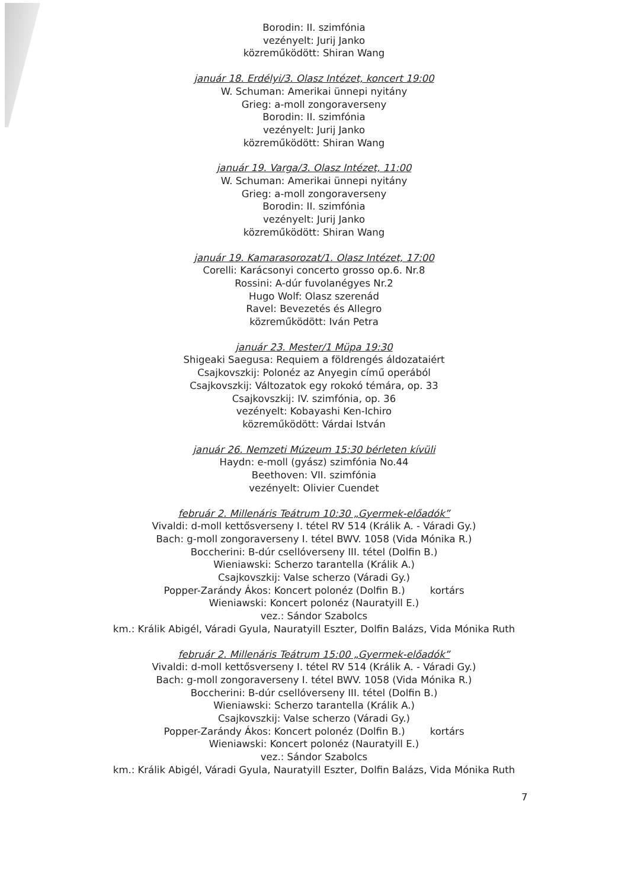Borodin: II. szimfónia
vezényelt: Jurij Janko
közreműködött: Shiran Wang
január 18. Erdélyi/3. Olasz Intézet, koncert 19:00
W. Schuman: Amerikai ünnepi nyitány
Grieg: a-moll zongoraverseny
Borodin: II. szimfónia
vezényelt: Jurij Janko
közreműködött: Shiran Wang
január 19. Varga/3. Olasz Intézet, 11:00
W. Schuman: Amerikai ünnepi nyitány
Grieg: a-moll zongoraverseny
Borodin: II. szimfónia
vezényelt: Jurij Janko
közreműködött: Shiran Wang
január 19. Kamarasorozat/1. Olasz Intézet, 17:00
Corelli: Karácsonyi concerto grosso op.6. Nr.8
Rossini: A-dúr fuvolanégyes Nr.2
Hugo Wolf: Olasz szerenád
Ravel: Bevezetés és Allegro
közreműködött: Iván Petra
január 23. Mester/1 Müpa 19:30
Shigeaki Saegusa: Requiem a földrengés áldozataiért
Csajkovszkij: Polonéz az Anyegin című operából
Csajkovszkij: Változatok egy rokokó témára, op. 33
Csajkovszkij: IV. szimfónia, op. 36
vezényelt: Kobayashi Ken-Ichiro
közreműködött: Várdai István
január 26. Nemzeti Múzeum 15:30 bérleten kívüli
Haydn: e-moll (gyász) szimfónia No.44
Beethoven: VII. szimfónia
vezényelt: Olivier Cuendet
február 2. Millenáris Teátrum 10:30 „Gyermek-előadók”
Vivaldi: d-moll kettősverseny I. tétel RV 514 (Králik A. - Váradi Gy.)
Bach: g-moll zongoraverseny I. tétel BWV. 1058 (Vida Mónika R.)
Boccherini: B-dúr csellóverseny III. tétel (Dolfin B.)
Wieniawski: Scherzo tarantella (Králik A.)
Csajkovszkij: Valse scherzo (Váradi Gy.)
Popper-Zarándy Ákos: Koncert polonéz (Dolfin B.) kortárs
Wieniawski: Koncert polonéz (Nauratyill E.)
vez.: Sándor Szabolcs
km.: Králik Abigél, Váradi Gyula, Nauratyill Eszter, Dolfin Balázs, Vida Mónika Ruth
február 2. Millenáris Teátrum 15:00 „Gyermek-előadók”
Vivaldi: d-moll kettősverseny I. tétel RV 514 (Králik A. - Váradi Gy.)
Bach: g-moll zongoraverseny I. tétel BWV. 1058 (Vida Mónika R.)
Boccherini: B-dúr csellóverseny III. tétel (Dolfin B.)
Wieniawski: Scherzo tarantella (Králik A.)
Csajkovszkij: Valse scherzo (Váradi Gy.)
Popper-Zarándy Ákos: Koncert polonéz (Dolfin B.) kortárs
Wieniawski: Koncert polonéz (Nauratyill E.)
vez.: Sándor Szabolcs
km.: Králik Abigél, Váradi Gyula, Nauratyill Eszter, Dolfin Balázs, Vida Mónika Ruth
7